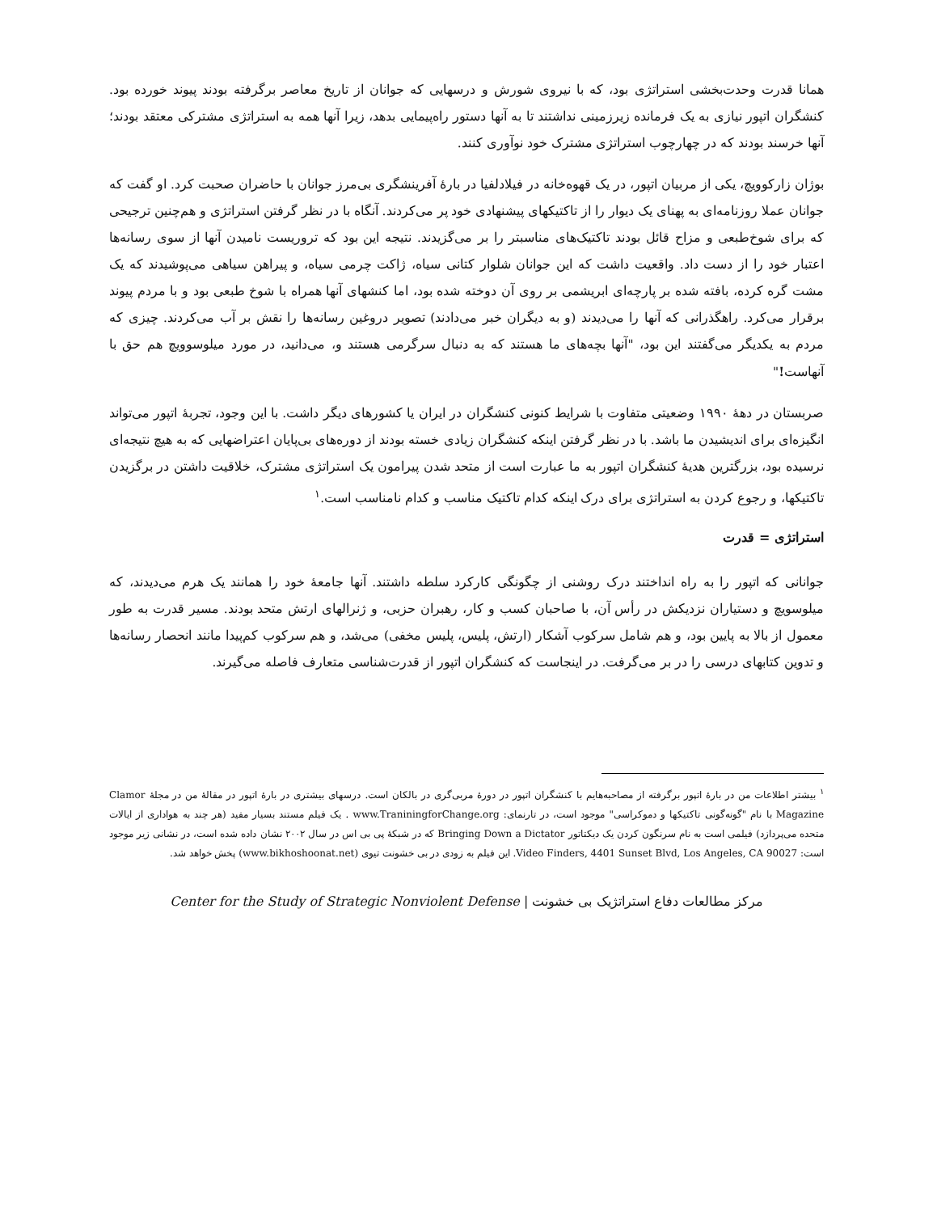همانا قدرت وحدت‌بخشی استراتژی بود، که با نیروی شورش و درسهایی که جوانان از تاریخ معاصر برگرفته بودند پیوند خورده بود. کنشگران اتپور نیازی به یک فرمانده زیرزمینی نداشتند تا به آنها دستور راه‌پیمایی بدهد، زیرا آنها همه به استراتژی مشترکی معتقد بودند؛ آنها خرسند بودند که در چهارچوب استراتژی مشترک خود نوآوری کنند.
بوژان زارکوویچ، یکی از مربیان اتپور، در یک قهوه‌خانه در فیلادلفیا در بارهٔ آفرینشگری بی‌مرز جوانان با حاضران صحبت کرد. او گفت که جوانان عملا روزنامه‌ای به پهنای یک دیوار را از تاکتیکهای پیشنهادی خود پر می‌کردند. آنگاه با در نظر گرفتن استراتژی و هم‌چنین ترجیحی که برای شوخ‌طبعی و مزاح قائل بودند تاکتیک‌های مناسبتر را بر می‌گزیدند. نتیجه این بود که تروریست نامیدن آنها از سوی رسانه‌ها اعتبار خود را از دست داد. واقعیت داشت که این جوانان شلوار کتانی سیاه، ژاکت چرمی سیاه، و پیراهن سیاهی می‌پوشیدند که یک مشت گره کرده، بافته شده بر پارچه‌ای ابریشمی بر روی آن دوخته شده بود، اما کنشهای آنها همراه با شوخ طبعی بود و با مردم پیوند برقرار می‌کرد. راهگذرانی که آنها را می‌دیدند (و به دیگران خبر می‌دادند) تصویر دروغین رسانه‌ها را نقش بر آب می‌کردند. چیزی که مردم به یکدیگر می‌گفتند این بود، "آنها بچه‌های ما هستند که به دنبال سرگرمی هستند و، می‌دانید، در مورد میلوسوویچ هم حق با آنهاست!"
صربستان در دههٔ ۱۹۹۰ وضعیتی متفاوت با شرایط کنونی کنشگران در ایران یا کشورهای دیگر داشت. با این وجود، تجربهٔ اتپور می‌تواند انگیزه‌ای برای اندیشیدن ما باشد. با در نظر گرفتن اینکه کنشگران زیادی خسته بودند از دوره‌های بی‌پایان اعتراضهایی که به هیچ نتیجه‌ای نرسیده بود، بزرگترین هدیهٔ کنشگران اتپور به ما عبارت است از متحد شدن پیرامون یک استراتژی مشترک، خلاقیت داشتن در برگزیدن تاکتیکها، و رجوع کردن به استراتژی برای درک اینکه کدام تاکتیک مناسب و کدام نامناسب است.<sup>۱</sup>
استراتژی = قدرت
جوانانی که اتپور را به راه انداختند درک روشنی از چگونگی کارکرد سلطه داشتند. آنها جامعهٔ خود را همانند یک هرم می‌دیدند، که میلوسویچ و دستیاران نزدیکش در رأس آن، با صاحبان کسب و کار، رهبران حزبی، و ژنرالهای ارتش متحد بودند. مسیر قدرت به طور معمول از بالا به پایین بود، و هم شامل سرکوب آشکار (ارتش، پلیس، پلیس مخفی) می‌شد، و هم سرکوب کم‌پیدا مانند انحصار رسانه‌ها و تدوین کتابهای درسی را در بر می‌گرفت. در اینجاست که کنشگران اتپور از قدرت‌شناسی متعارف فاصله می‌گیرند.
<sup>۱</sup> بیشتر اطلاعات من در بارهٔ اتپور برگرفته از مصاحبه‌هایم با کنشگران اتپور در دورهٔ مربی‌گری در بالکان است. درسهای بیشتری در بارهٔ اتپور در مقالهٔ من در مجلهٔ Clamor Magazine با نام "گونه‌گونی تاکتیکها و دموکراسی" موجود است، در تارنمای: www.TraniningforChange.org . یک فیلم مستند بسیار مفید (هر چند به هواداری از ایالات متحده می‌پردازد) فیلمی است به نام سرنگون کردن یک دیکتاتور Bringing Down a Dictator که در شبکهٔ پی بی اس در سال ۲۰۰۲ نشان داده شده است، در نشانی زیر موجود است: Video Finders, 4401 Sunset Blvd, Los Angeles, CA 90027. این فیلم به زودی در بی خشونت تیوی (www.bikhoshoonat.net) پخش خواهد شد.
مرکز مطالعات دفاع استراتژیک بی خشونت | Center for the Study of Strategic Nonviolent Defense